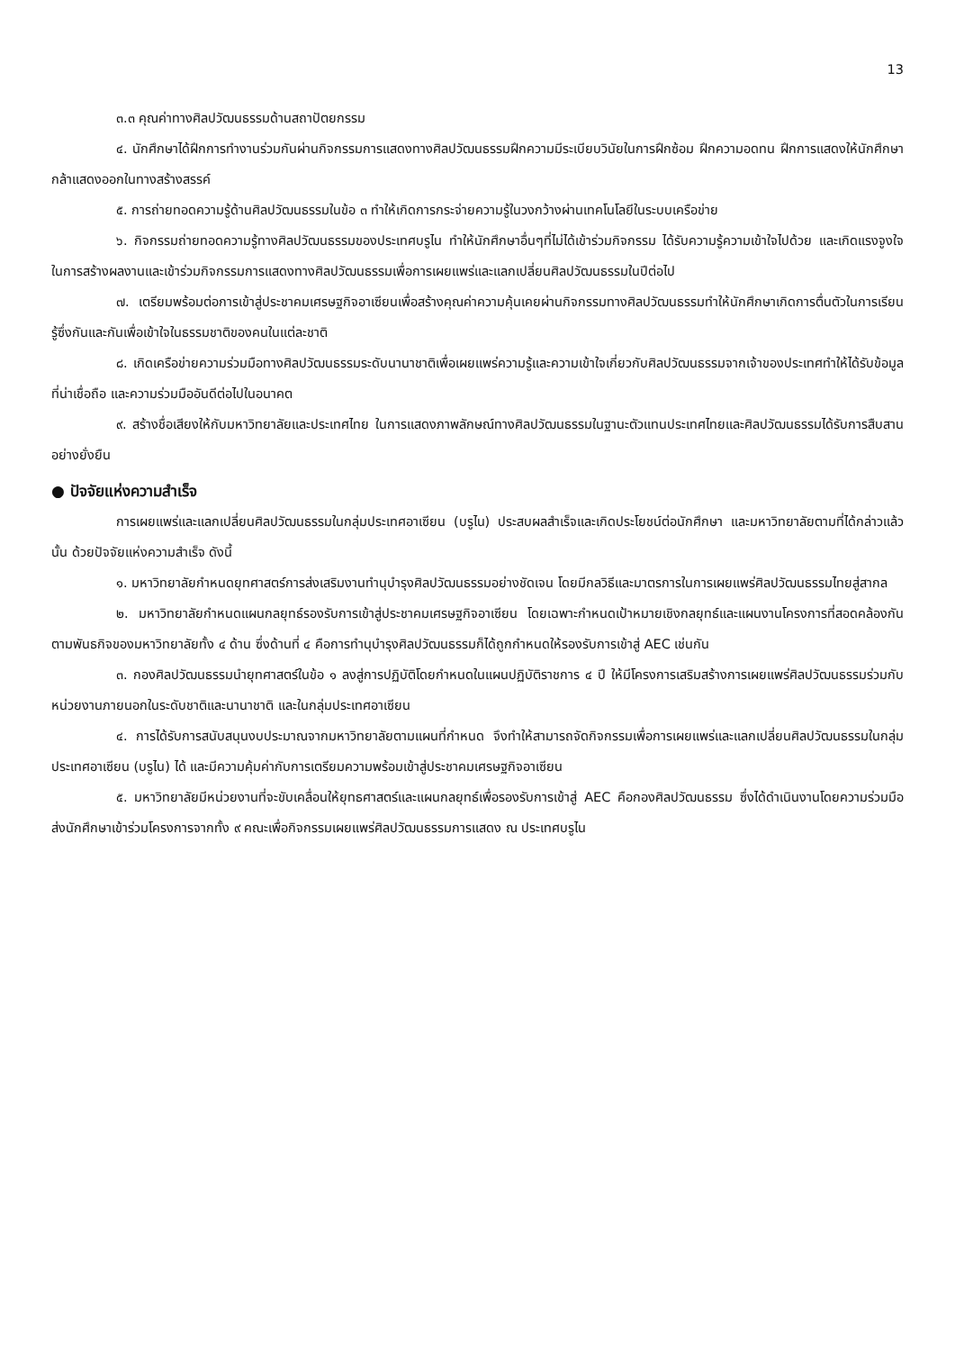13
๓.๓ คุณค่าทางศิลปวัฒนธรรมด้านสถาปัตยกรรม
๔. นักศึกษาได้ฝึกการทำงานร่วมกันผ่านกิจกรรมการแสดงทางศิลปวัฒนธรรมฝึกความมีระเบียบวินัยในการฝึกซ้อม ฝึกความอดทน ฝึกการแสดงให้นักศึกษากล้าแสดงออกในทางสร้างสรรค์
๕. การถ่ายทอดความรู้ด้านศิลปวัฒนธรรมในข้อ ๓ ทำให้เกิดการกระจ่ายความรู้ในวงกว้างผ่านเทคโนโลยีในระบบเครือข่าย
๖. กิจกรรมถ่ายทอดความรู้ทางศิลปวัฒนธรรมของประเทศบรูไน ทำให้นักศึกษาอื่นๆที่ไม่ได้เข้าร่วมกิจกรรม ได้รับความรู้ความเข้าใจไปด้วย และเกิดแรงจูงใจในการสร้างผลงานและเข้าร่วมกิจกรรมการแสดงทางศิลปวัฒนธรรมเพื่อการเผยแพร่และแลกเปลี่ยนศิลปวัฒนธรรมในปีต่อไป
๗. เตรียมพร้อมต่อการเข้าสู่ประชาคมเศรษฐกิจอาเซียนเพื่อสร้างคุณค่าความคุ้นเคยผ่านกิจกรรมทางศิลปวัฒนธรรมทำให้นักศึกษาเกิดการตื่นตัวในการเรียนรู้ซึ่งกันและกันเพื่อเข้าใจในธรรมชาติของคนในแต่ละชาติ
๘. เกิดเครือข่ายความร่วมมือทางศิลปวัฒนธรรมระดับนานาชาติเพื่อเผยแพร่ความรู้และความเข้าใจเกี่ยวกับศิลปวัฒนธรรมจากเจ้าของประเทศทำให้ได้รับข้อมูลที่น่าเชื่อถือ และความร่วมมืออันดีต่อไปในอนาคต
๙. สร้างชื่อเสียงให้กับมหาวิทยาลัยและประเทศไทย ในการแสดงภาพลักษณ์ทางศิลปวัฒนธรรมในฐานะตัวแทนประเทศไทยและศิลปวัฒนธรรมได้รับการสืบสานอย่างยั่งยืน
● ปัจจัยแห่งความสำเร็จ
การเผยแพร่และแลกเปลี่ยนศิลปวัฒนธรรมในกลุ่มประเทศอาเซียน (บรูไน) ประสบผลสำเร็จและเกิดประโยชน์ต่อนักศึกษา และมหาวิทยาลัยตามที่ได้กล่าวแล้วนั้น ด้วยปัจจัยแห่งความสำเร็จ ดังนี้
๑. มหาวิทยาลัยกำหนดยุทศาสตร์การส่งเสริมงานทำนุบำรุงศิลปวัฒนธรรมอย่างชัดเจน โดยมีกลวิธีและมาตรการในการเผยแพร่ศิลปวัฒนธรรมไทยสู่สากล
๒. มหาวิทยาลัยกำหนดแผนกลยุทธ์รองรับการเข้าสู่ประชาคมเศรษฐกิจอาเซียน โดยเฉพาะกำหนดเป้าหมายเชิงกลยุทธ์และแผนงานโครงการที่สอดคล้องกันตามพันธกิจของมหาวิทยาลัยทั้ง ๔ ด้าน ซึ่งด้านที่ ๔ คือการทำนุบำรุงศิลปวัฒนธรรมก็ได้ถูกกำหนดให้รองรับการเข้าสู่ AEC เช่นกัน
๓. กองศิลปวัฒนธรรมนำยุทศาสตร์ในข้อ ๑ ลงสู่การปฏิบัติโดยกำหนดในแผนปฏิบัติราชการ ๔ ปี ให้มีโครงการเสริมสร้างการเผยแพร่ศิลปวัฒนธรรมร่วมกับหน่วยงานภายนอกในระดับชาติและนานาชาติ และในกลุ่มประเทศอาเซียน
๔. การได้รับการสนับสนุนงบประมาณจากมหาวิทยาลัยตามแผนที่กำหนด จึงทำให้สามารถจัดกิจกรรมเพื่อการเผยแพร่และแลกเปลี่ยนศิลปวัฒนธรรมในกลุ่มประเทศอาเซียน (บรูไน) ได้ และมีความคุ้มค่ากับการเตรียมความพร้อมเข้าสู่ประชาคมเศรษฐกิจอาเซียน
๕. มหาวิทยาลัยมีหน่วยงานที่จะขับเคลื่อนให้ยุทธศาสตร์และแผนกลยุทธ์เพื่อรองรับการเข้าสู่ AEC คือกองศิลปวัฒนธรรม ซึ่งได้ดำเนินงานโดยความร่วมมือส่งนักศึกษาเข้าร่วมโครงการจากทั้ง ๙ คณะเพื่อกิจกรรมเผยแพร่ศิลปวัฒนธรรมการแสดง ณ ประเทศบรูไน